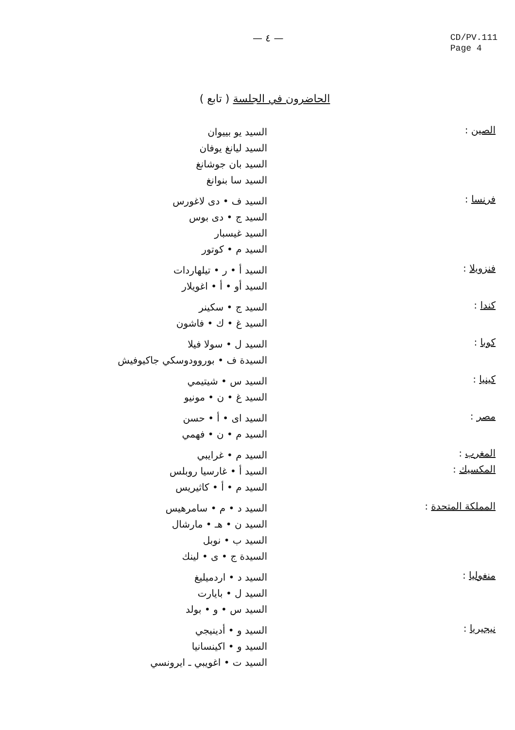— ٤ —
CD/PV.111
Page 4
الحاضرون في الجلسة ( تابع )
الصين :
السيد يو بييوان
السيد ليانغ يوفان
السيد بان جوشانغ
السيد سا بنوانغ
فرنسا :
السيد ف • دى لاغورس
السيد ج • دى بوس
السيد غيسبار
السيد م • كوتور
فنزويلا :
السيد أ • ر • تيلهاردات
السيد أو • أ • اغويلار
كندا :
السيد ج • سكينر
السيد غ • ك • فاشون
كوبا :
السيد ل • سولا فيلا
السيدة ف • بوروودوسكي جاكيوفيش
كينيا :
السيد س • شيتيمي
السيد غ • ن • مونيو
مصر :
السيد اى • أ • حسن
السيد م • ن • فهمي
المغرب :
السيد م • غرايبي
المكسيك :
السيد أ • غارسيا روبلس
السيد م • أ • كاثيريس
المملكة المتحدة :
السيد د • م • سامرهيس
السيد ن • هـ • مارشال
السيد ب • نوبل
السيدة ج • ى • لينك
منغوليا :
السيد د • اردميليغ
السيد ل • بايارت
السيد س • و • بولد
نيجيريا :
السيد و • أدينيجي
السيد و • اكينسانيا
السيد ت • اغويبي ـ ايرونسي